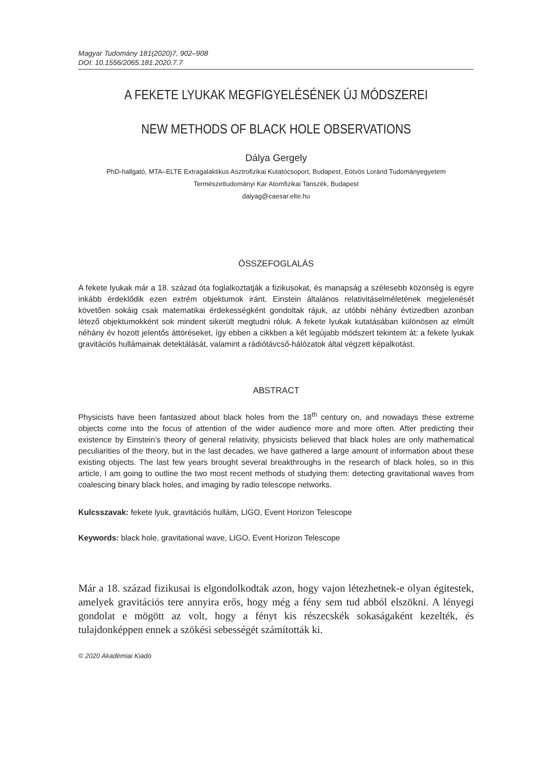Magyar Tudomány 181(2020)7, 902–908
DOI: 10.1556/2065.181.2020.7.7
A FEKETE LYUKAK MEGFIGYELÉSÉNEK ÚJ MÓDSZEREI
NEW METHODS OF BLACK HOLE OBSERVATIONS
Dálya Gergely
PhD-hallgató, MTA–ELTE Extragalaktikus Asztrofizikai Kutatócsoport, Budapest, Eötvös Loránd Tudományegyetem
Természettudományi Kar Atomfizikai Tanszék, Budapest
dalyag@caesar.elte.hu
ÖSSZEFOGLALÁS
A fekete lyukak már a 18. század óta foglalkoztatják a fizikusokat, és manapság a szélesebb közönség is egyre inkább érdeklődik ezen extrém objektumok iránt. Einstein általános relativitáselméletének megjelenését követően sokáig csak matematikai érdekességként gondoltak rájuk, az utóbbi néhány évtizedben azonban létező objektumokként sok mindent sikerült megtudni róluk. A fekete lyukak kutatásában különösen az elmúlt néhány év hozott jelentős áttöréseket, így ebben a cikkben a két legújabb módszert tekintem át: a fekete lyukak gravitációs hullámainak detektálását, valamint a rádiótávcső-hálózatok által végzett képalkotást.
ABSTRACT
Physicists have been fantasized about black holes from the 18<sup>th</sup> century on, and nowadays these extreme objects come into the focus of attention of the wider audience more and more often. After predicting their existence by Einstein’s theory of general relativity, physicists believed that black holes are only mathematical peculiarities of the theory, but in the last decades, we have gathered a large amount of information about these existing objects. The last few years brought several breakthroughs in the research of black holes, so in this article, I am going to outline the two most recent methods of studying them: detecting gravitational waves from coalescing binary black holes, and imaging by radio telescope networks.
Kulcsszavak: fekete lyuk, gravitációs hullám, LIGO, Event Horizon Telescope
Keywords: black hole, gravitational wave, LIGO, Event Horizon Telescope
Már a 18. század fizikusai is elgondolkodtak azon, hogy vajon létezhetnek-e olyan égitestek, amelyek gravitációs tere annyira erős, hogy még a fény sem tud abból elszökni. A lényegi gondolat e mögött az volt, hogy a fényt kis részecskék sokaságaként kezelték, és tulajdonképpen ennek a szökési sebességét számították ki.
© 2020 Akadémiai Kiadó